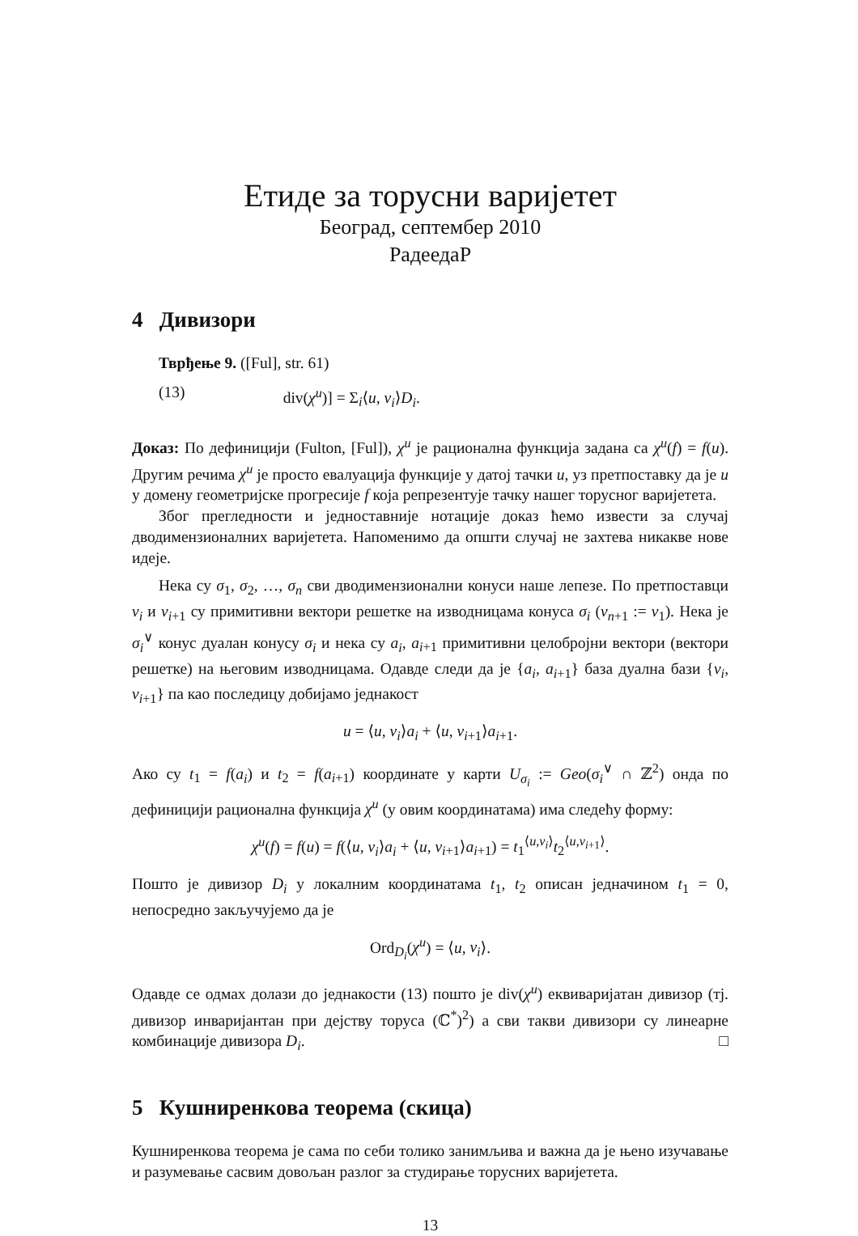Етиде за торусни варијетет
Београд, септембер 2010
РадеедаР
4 Дивизори
Тврђење 9. ([Ful], str. 61)
(13) div(χ<sup>u</sup>)] = Σ<sub>i</sub>⟨u, v<sub>i</sub>⟩D<sub>i</sub>.
Доказ: По дефиницији (Fulton, [Ful]), χ<sup>u</sup> је рационална функција задана са χ<sup>u</sup>(f) = f(u). Другим речима χ<sup>u</sup> је просто евалуација функције у датој тачки u, уз претпоставку да је u у домену геометријске прогресије f која репрезентује тачку нашег торусног варијетета.
Због прегледности и једноставније нотације доказ ћемо извести за случај дводимензионалних варијетета. Напоменимо да општи случај не захтева никакве нове идеје.
Нека су σ<sub>1</sub>, σ<sub>2</sub>, …, σ<sub>n</sub> сви дводимензионални конуси наше лепезе. По претпоставци v<sub>i</sub> и v<sub>i+1</sub> су примитивни вектори решетке на изводницама конуса σ<sub>i</sub> (v<sub>n+1</sub> := v<sub>1</sub>). Нека је σ<sub>i</sub><sup>∨</sup> конус дуалан конусу σ<sub>i</sub> и нека су a<sub>i</sub>, a<sub>i+1</sub> примитивни целобројни вектори (вектори решетке) на његовим изводницама. Одавде следи да је {a<sub>i</sub>, a<sub>i+1</sub>} база дуална бази {v<sub>i</sub>, v<sub>i+1</sub>} па као последицу добијамо једнакост
u = ⟨u, v<sub>i</sub>⟩a<sub>i</sub> + ⟨u, v<sub>i+1</sub>⟩a<sub>i+1</sub>.
Ако су t<sub>1</sub> = f(a<sub>i</sub>) и t<sub>2</sub> = f(a<sub>i+1</sub>) координате у карти U<sub>σ<sub>i</sub></sub> := Geo(σ<sub>i</sub><sup>∨</sup> ∩ ℤ<sup>2</sup>) онда по дефиницији рационална функција χ<sup>u</sup> (у овим координатама) има следећу форму:
χ<sup>u</sup>(f) = f(u) = f(⟨u, v<sub>i</sub>⟩a<sub>i</sub> + ⟨u, v<sub>i+1</sub>⟩a<sub>i+1</sub>) = t<sub>1</sub><sup>⟨u,v<sub>i</sub>⟩</sup>t<sub>2</sub><sup>⟨u,v<sub>i+1</sub>⟩</sup>.
Пошто је дивизор D<sub>i</sub> у локалним координатама t<sub>1</sub>, t<sub>2</sub> описан једначином t<sub>1</sub> = 0, непосредно закључујемо да је
Ord<sub>D<sub>i</sub></sub>(χ<sup>u</sup>) = ⟨u, v<sub>i</sub>⟩.
Одавде се одмах долази до једнакости (13) пошто је div(χ<sup>u</sup>) еквиваријатан дивизор (тј. дивизор инваријантан при дејству торуса (ℂ<sup>*</sup>)<sup>2</sup>) а сви такви дивизори су линеарне комбинације дивизора D<sub>i</sub>. □
5 Кушниренкова теорема (скица)
Кушниренкова теорема је сама по себи толико занимљива и важна да је њено изучавање и разумевање сасвим довољан разлог за студирање торусних варијетета.
13